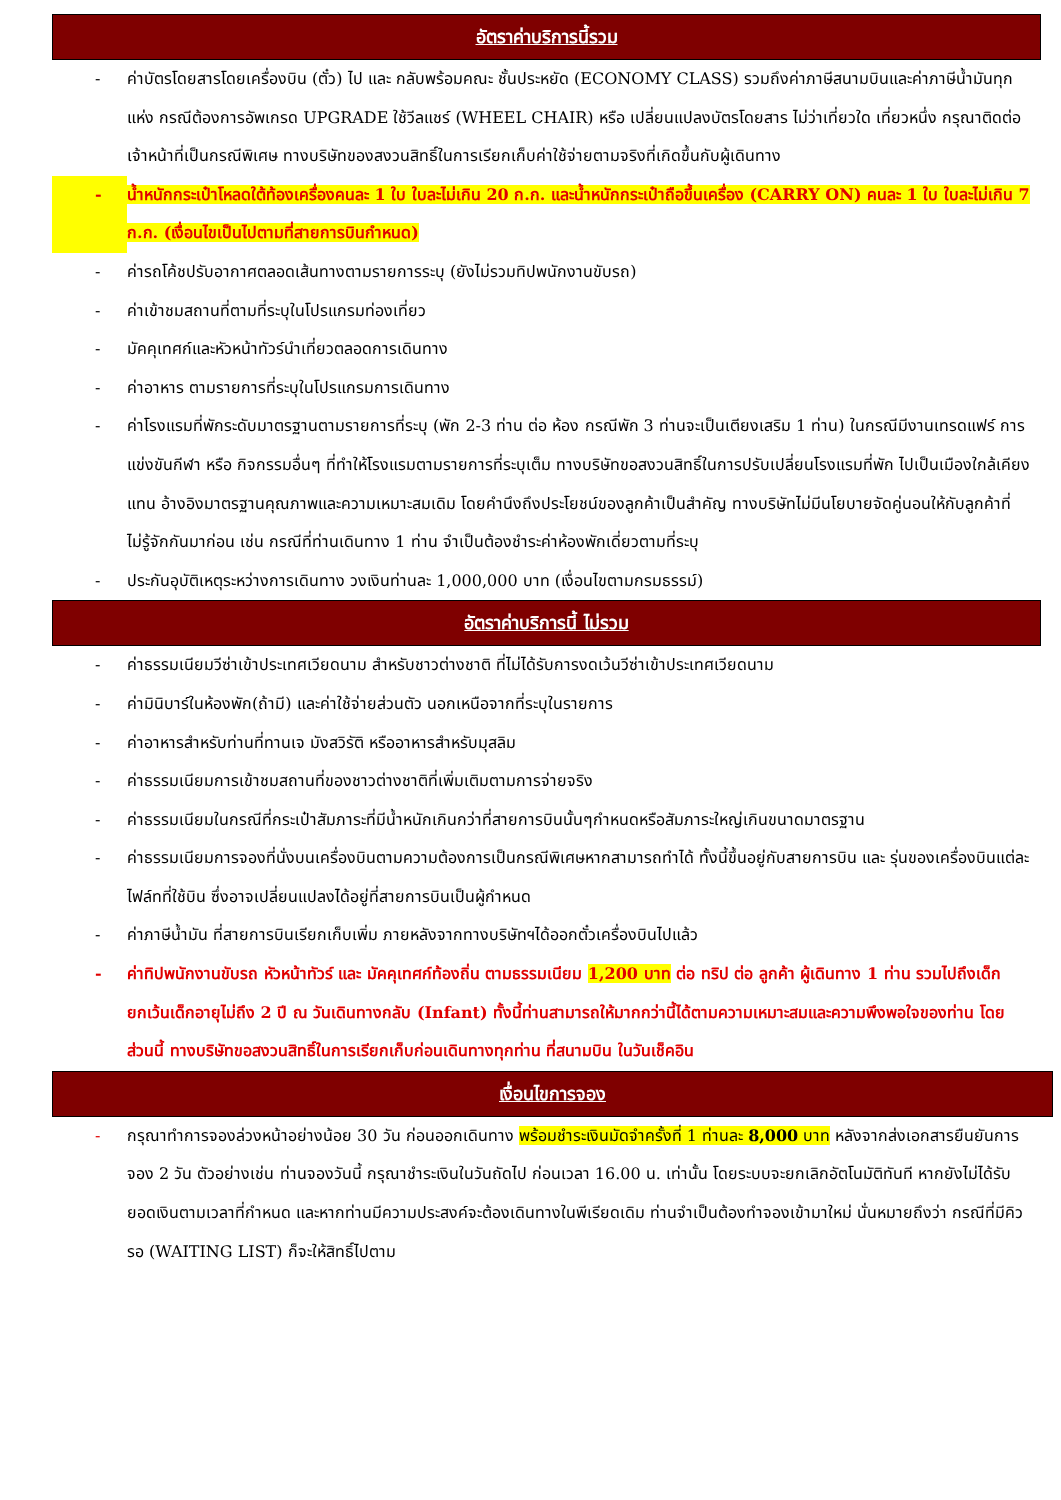อัตราค่าบริการนี้รวม
- ค่าบัตรโดยสารโดยเครื่องบิน (ตั๋ว) ไป และ กลับพร้อมคณะ ชั้นประหยัด (ECONOMY CLASS) รวมถึงค่าภาษีสนามบินและค่าภาษีน้ำมันทุกแห่ง กรณีต้องการอัพเกรด UPGRADE ใช้วีลแชร์ (WHEEL CHAIR) หรือ เปลี่ยนแปลงบัตรโดยสาร ไม่ว่าเที่ยวใด เที่ยวหนึ่ง กรุณาติดต่อเจ้าหน้าที่เป็นกรณีพิเศษ ทางบริษัทของสงวนสิทธิ์ในการเรียกเก็บค่าใช้จ่ายตามจริงที่เกิดขึ้นกับผู้เดินทาง
- น้ำหนักกระเป๋าโหลดใต้ท้องเครื่องคนละ 1 ใบ ใบละไม่เกิน 20 ก.ก. และน้ำหนักกระเป๋าถือขึ้นเครื่อง (CARRY ON) คนละ 1 ใบ ใบละไม่เกิน 7 ก.ก. (เงื่อนไขเป็นไปตามที่สายการบินกำหนด)
- ค่ารถโค้ชปรับอากาศตลอดเส้นทางตามรายการระบุ (ยังไม่รวมทิปพนักงานขับรถ)
- ค่าเข้าชมสถานที่ตามที่ระบุในโปรแกรมท่องเที่ยว
- มัคคุเทศก์และหัวหน้าทัวร์นำเที่ยวตลอดการเดินทาง
- ค่าอาหาร ตามรายการที่ระบุในโปรแกรมการเดินทาง
- ค่าโรงแรมที่พักระดับมาตรฐานตามรายการที่ระบุ (พัก 2-3 ท่าน ต่อ ห้อง กรณีพัก 3 ท่านจะเป็นเตียงเสริม 1 ท่าน) ในกรณีมีงานเทรดแฟร์ การแข่งขันกีฬา หรือ กิจกรรมอื่นๆ ที่ทำให้โรงแรมตามรายการที่ระบุเต็ม ทางบริษัทขอสงวนสิทธิ์ในการปรับเปลี่ยนโรงแรมที่พัก ไปเป็นเมืองใกล้เคียงแทน อ้างอิงมาตรฐานคุณภาพและความเหมาะสมเดิม โดยคำนึงถึงประโยชน์ของลูกค้าเป็นสำคัญ ทางบริษัทไม่มีนโยบายจัดคู่นอนให้กับลูกค้าที่ไม่รู้จักกันมาก่อน เช่น กรณีที่ท่านเดินทาง 1 ท่าน จำเป็นต้องชำระค่าห้องพักเดี่ยวตามที่ระบุ
- ประกันอุบัติเหตุระหว่างการเดินทาง วงเงินท่านละ 1,000,000 บาท (เงื่อนไขตามกรมธรรม์)
อัตราค่าบริการนี้ ไม่รวม
- ค่าธรรมเนียมวีซ่าเข้าประเทศเวียดนาม สำหรับชาวต่างชาติ ที่ไม่ได้รับการงดเว้นวีซ่าเข้าประเทศเวียดนาม
- ค่ามินิบาร์ในห้องพัก(ถ้ามี) และค่าใช้จ่ายส่วนตัว นอกเหนือจากที่ระบุในรายการ
- ค่าอาหารสำหรับท่านที่ทานเจ มังสวิรัติ หรืออาหารสำหรับมุสลิม
- ค่าธรรมเนียมการเข้าชมสถานที่ของชาวต่างชาติที่เพิ่มเติมตามการจ่ายจริง
- ค่าธรรมเนียมในกรณีที่กระเป๋าสัมภาระที่มีน้ำหนักเกินกว่าที่สายการบินนั้นๆกำหนดหรือสัมภาระใหญ่เกินขนาดมาตรฐาน
- ค่าธรรมเนียมการจองที่นั่งบนเครื่องบินตามความต้องการเป็นกรณีพิเศษหากสามารถทำได้ ทั้งนี้ขึ้นอยู่กับสายการบิน และ รุ่นของเครื่องบินแต่ละไฟล์ทที่ใช้บิน ซึ่งอาจเปลี่ยนแปลงได้อยู่ที่สายการบินเป็นผู้กำหนด
- ค่าภาษีน้ำมัน ที่สายการบินเรียกเก็บเพิ่ม ภายหลังจากทางบริษัทฯได้ออกตั๋วเครื่องบินไปแล้ว
- ค่าทิปพนักงานขับรถ หัวหน้าทัวร์ และ มัคคุเทศก์ท้องถิ่น ตามธรรมเนียม 1,200 บาท ต่อ ทริป ต่อ ลูกค้า ผู้เดินทาง 1 ท่าน รวมไปถึงเด็ก ยกเว้นเด็กอายุไม่ถึง 2 ปี ณ วันเดินทางกลับ (Infant) ทั้งนี้ท่านสามารถให้มากกว่านี้ได้ตามความเหมาะสมและความพึงพอใจของท่าน โดยส่วนนี้ ทางบริษัทขอสงวนสิทธิ์ในการเรียกเก็บก่อนเดินทางทุกท่าน ที่สนามบิน ในวันเช็คอิน
เงื่อนไขการจอง
- กรุณาทำการจองล่วงหน้าอย่างน้อย 30 วัน ก่อนออกเดินทาง พร้อมชำระเงินมัดจำครั้งที่ 1 ท่านละ 8,000 บาท หลังจากส่งเอกสารยืนยันการจอง 2 วัน ตัวอย่างเช่น ท่านจองวันนี้ กรุณาชำระเงินในวันถัดไป ก่อนเวลา 16.00 น. เท่านั้น โดยระบบจะยกเลิกอัตโนมัติทันที หากยังไม่ได้รับยอดเงินตามเวลาที่กำหนด และหากท่านมีความประสงค์จะต้องเดินทางในพีเรียดเดิม ท่านจำเป็นต้องทำจองเข้ามาใหม่ นั่นหมายถึงว่า กรณีที่มีคิวรอ (WAITING LIST) ก็จะให้สิทธิ์ไปตาม